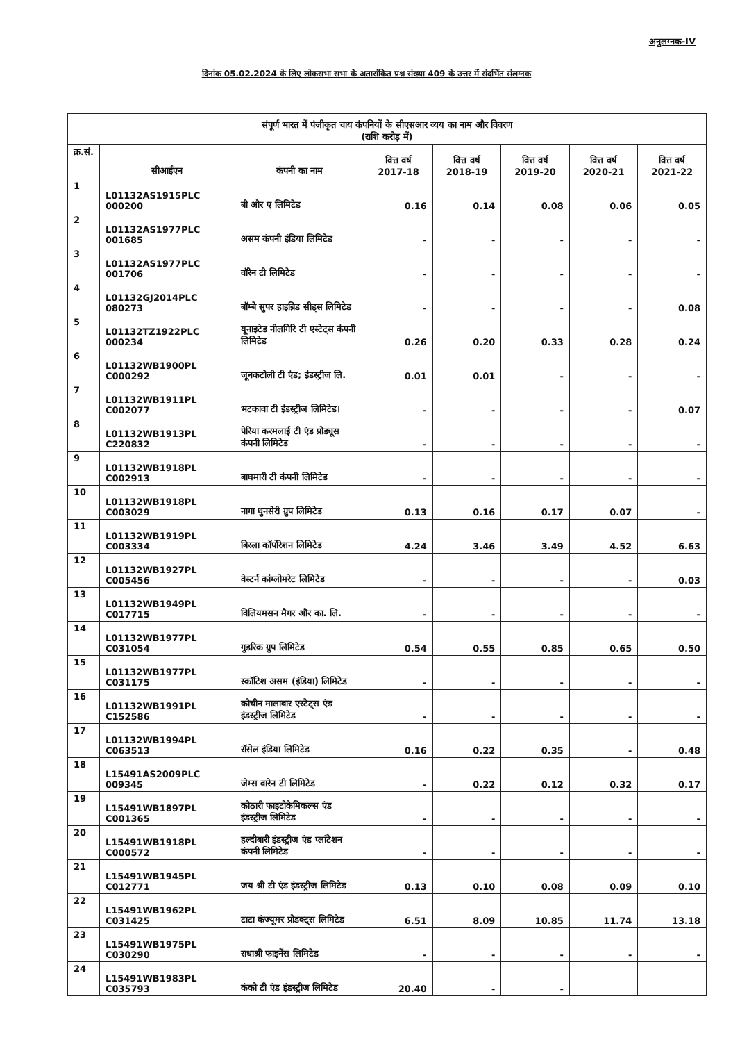अनुलग्नक-IV
दिनांक 05.02.2024 के लिए लोकसभा सभा के अतारांकित प्रश्न संख्या 409 के उत्तर में संदर्भित संलग्नक
| संपूर्ण भारत में पंजीकृत चाय कंपनियों के सीएसआर व्यय का नाम और विवरण (राशि करोड़ में) | | | | | | | |
| --- | --- | --- | --- | --- | --- | --- | --- |
| क्र.सं. | सीआईएन | कंपनी का नाम | वित्त वर्ष 2017-18 | वित्त वर्ष 2018-19 | वित्त वर्ष 2019-20 | वित्त वर्ष 2020-21 | वित्त वर्ष 2021-22 |
| 1 | L01132AS1915PLC 000200 | बी और ए लिमिटेड | 0.16 | 0.14 | 0.08 | 0.06 | 0.05 |
| 2 | L01132AS1977PLC 001685 | असम कंपनी इंडिया लिमिटेड | - | - | - | - | - |
| 3 | L01132AS1977PLC 001706 | वॉरेन टी लिमिटेड | - | - | - | - | - |
| 4 | L01132GJ2014PLC 080273 | बॉम्बे सुपर हाइब्रिड सीड्स लिमिटेड | - | - | - | - | 0.08 |
| 5 | L01132TZ1922PLC 000234 | यूनाइटेड नीलगिरि टी एस्टेट्स कंपनी लिमिटेड | 0.26 | 0.20 | 0.33 | 0.28 | 0.24 |
| 6 | L01132WB1900PL C000292 | जूनकटोली टी एंड; इंडस्ट्रीज लि. | 0.01 | 0.01 | - | - | - |
| 7 | L01132WB1911PL C002077 | भटकावा टी इंडस्ट्रीज लिमिटेड। | - | - | - | - | 0.07 |
| 8 | L01132WB1913PL C220832 | पेरिया करमलाई टी एंड प्रोड्यूस कंपनी लिमिटेड | - | - | - | - | - |
| 9 | L01132WB1918PL C002913 | बाघमारी टी कंपनी लिमिटेड | - | - | - | - | - |
| 10 | L01132WB1918PL C003029 | नागा धुनसेरी ग्रुप लिमिटेड | 0.13 | 0.16 | 0.17 | 0.07 | - |
| 11 | L01132WB1919PL C003334 | बिरला कॉर्पोरेशन लिमिटेड | 4.24 | 3.46 | 3.49 | 4.52 | 6.63 |
| 12 | L01132WB1927PL C005456 | वेस्टर्न कांग्लोमरेट लिमिटेड | - | - | - | - | 0.03 |
| 13 | L01132WB1949PL C017715 | विलियमसन मैगर और का. लि. | - | - | - | - | - |
| 14 | L01132WB1977PL C031054 | गुडरिक ग्रुप लिमिटेड | 0.54 | 0.55 | 0.85 | 0.65 | 0.50 |
| 15 | L01132WB1977PL C031175 | स्कॉटिश असम (इंडिया) लिमिटेड | - | - | - | - | - |
| 16 | L01132WB1991PL C152586 | कोचीन मालाबार एस्टेट्स एंड इंडस्ट्रीज लिमिटेड | - | - | - | - | - |
| 17 | L01132WB1994PL C063513 | रॉसेल इंडिया लिमिटेड | 0.16 | 0.22 | 0.35 | - | 0.48 |
| 18 | L15491AS2009PLC 009345 | जेम्स वारेन टी लिमिटेड | - | 0.22 | 0.12 | 0.32 | 0.17 |
| 19 | L15491WB1897PL C001365 | कोठारी फाइटोकेमिकल्स एंड इंडस्ट्रीज लिमिटेड | - | - | - | - | - |
| 20 | L15491WB1918PL C000572 | हल्दीबारी इंडस्ट्रीज एंड प्लांटेशन कंपनी लिमिटेड | - | - | - | - | - |
| 21 | L15491WB1945PL C012771 | जय श्री टी एंड इंडस्ट्रीज लिमिटेड | 0.13 | 0.10 | 0.08 | 0.09 | 0.10 |
| 22 | L15491WB1962PL C031425 | टाटा कंज्यूमर प्रोडक्ट्स लिमिटेड | 6.51 | 8.09 | 10.85 | 11.74 | 13.18 |
| 23 | L15491WB1975PL C030290 | राधाश्री फाइनेंस लिमिटेड | - | - | - | - | - |
| 24 | L15491WB1983PL C035793 | कंको टी एंड इंडस्ट्रीज लिमिटेड | 20.40 | - | - | | |